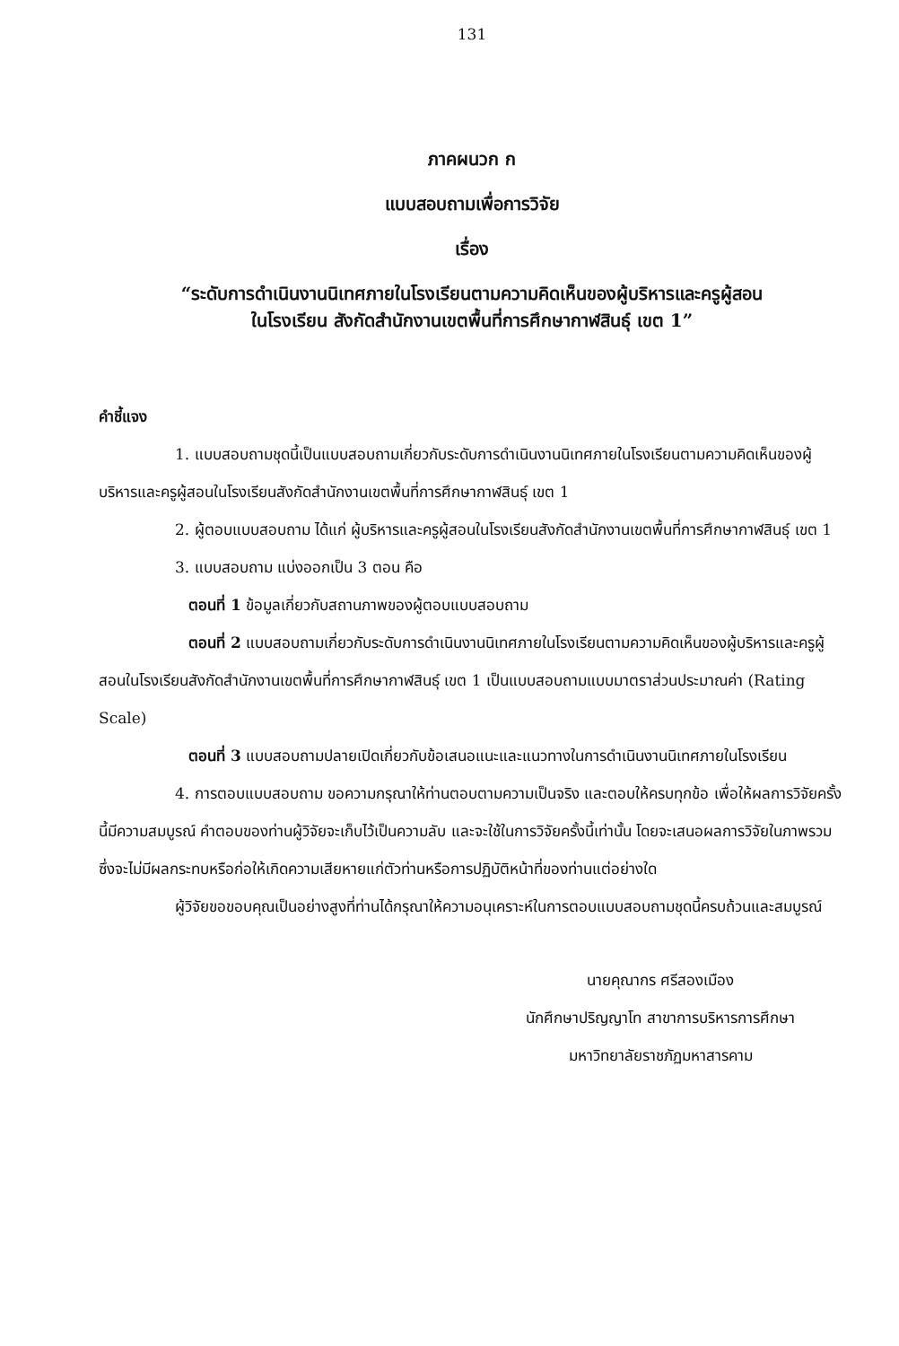131
ภาคผนวก ก
แบบสอบถามเพื่อการวิจัย
เรื่อง
“ระดับการดำเนินงานนิเทศภายในโรงเรียนตามความคิดเห็นของผู้บริหารและครูผู้สอน
ในโรงเรียน สังกัดสำนักงานเขตพื้นที่การศึกษากาฬสินธุ์ เขต 1”
คำชี้แจง
1. แบบสอบถามชุดนี้เป็นแบบสอบถามเกี่ยวกับระดับการดำเนินงานนิเทศภายในโรงเรียนตามความคิดเห็นของผู้บริหารและครูผู้สอนในโรงเรียนสังกัดสำนักงานเขตพื้นที่การศึกษากาฬสินธุ์ เขต 1
2. ผู้ตอบแบบสอบถาม ได้แก่ ผู้บริหารและครูผู้สอนในโรงเรียนสังกัดสำนักงานเขตพื้นที่การศึกษากาฬสินธุ์ เขต 1
3. แบบสอบถาม แบ่งออกเป็น 3 ตอน คือ
ตอนที่ 1 ข้อมูลเกี่ยวกับสถานภาพของผู้ตอบแบบสอบถาม
ตอนที่ 2 แบบสอบถามเกี่ยวกับระดับการดำเนินงานนิเทศภายในโรงเรียนตามความคิดเห็นของผู้บริหารและครูผู้สอนในโรงเรียนสังกัดสำนักงานเขตพื้นที่การศึกษากาฬสินธุ์ เขต 1 เป็นแบบสอบถามแบบมาตราส่วนประมาณค่า (Rating Scale)
ตอนที่ 3 แบบสอบถามปลายเปิดเกี่ยวกับข้อเสนอแนะและแนวทางในการดำเนินงานนิเทศภายในโรงเรียน
4. การตอบแบบสอบถาม ขอความกรุณาให้ท่านตอบตามความเป็นจริง และตอบให้ครบทุกข้อ เพื่อให้ผลการวิจัยครั้งนี้มีความสมบูรณ์ คำตอบของท่านผู้วิจัยจะเก็บไว้เป็นความลับ และจะใช้ในการวิจัยครั้งนี้เท่านั้น โดยจะเสนอผลการวิจัยในภาพรวม ซึ่งจะไม่มีผลกระทบหรือก่อให้เกิดความเสียหายแก่ตัวท่านหรือการปฏิบัติหน้าที่ของท่านแต่อย่างใด
ผู้วิจัยขอขอบคุณเป็นอย่างสูงที่ท่านได้กรุณาให้ความอนุเคราะห์ในการตอบแบบสอบถามชุดนี้ครบถ้วนและสมบูรณ์
นายคุณากร ศรีสองเมือง
นักศึกษาปริญญาโท สาขาการบริหารการศึกษา
มหาวิทยาลัยราชภัฏมหาสารคาม